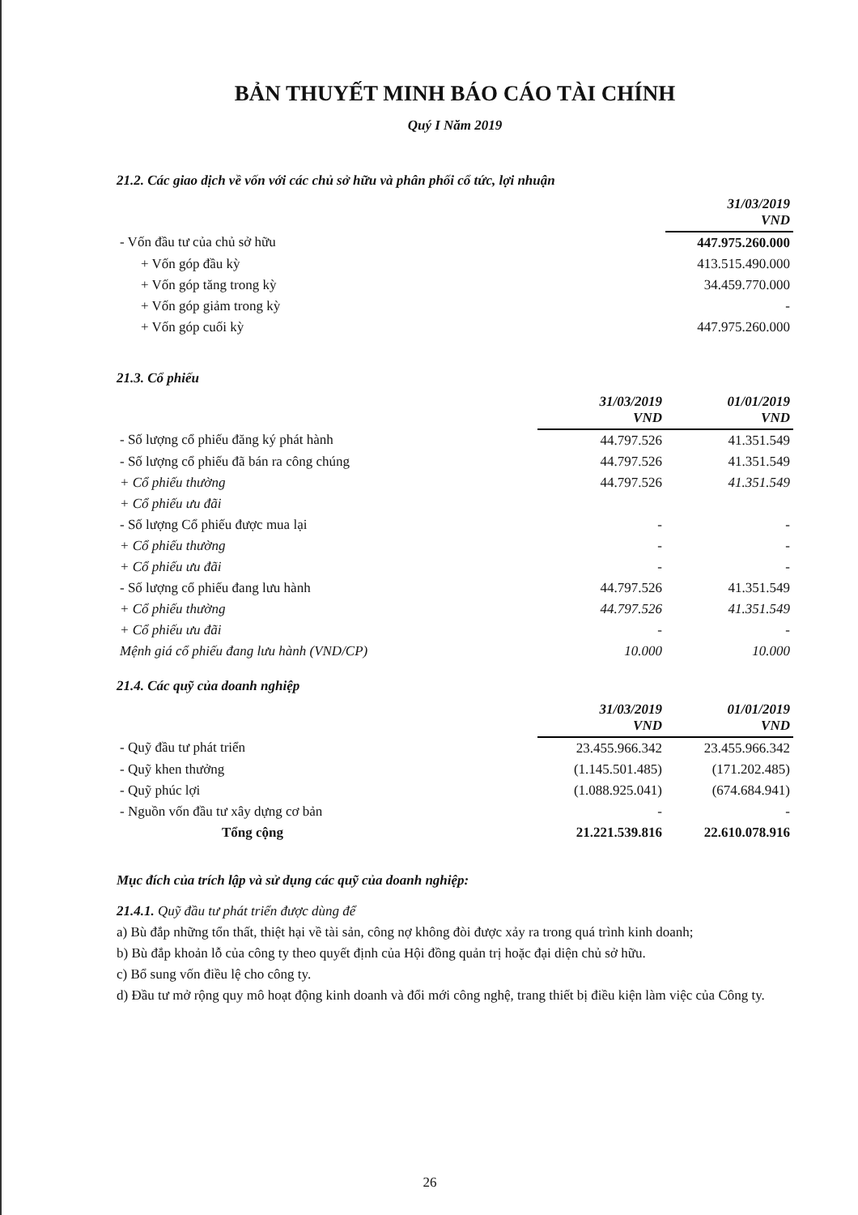BẢN THUYẾT MINH BÁO CÁO TÀI CHÍNH
Quý I Năm 2019
21.2. Các giao dịch về vốn với các chủ sở hữu và phân phối cổ tức, lợi nhuận
| | 31/03/2019 VND |
| --- | --- |
| - Vốn đầu tư của chủ sở hữu | 447.975.260.000 |
| + Vốn góp đầu kỳ | 413.515.490.000 |
| + Vốn góp tăng trong kỳ | 34.459.770.000 |
| + Vốn góp giảm trong kỳ | - |
| + Vốn góp cuối kỳ | 447.975.260.000 |
21.3. Cổ phiếu
| | 31/03/2019 VND | 01/01/2019 VND |
| --- | --- | --- |
| - Số lượng cổ phiếu đăng ký phát hành | 44.797.526 | 41.351.549 |
| - Số lượng cổ phiếu đã bán ra công chúng | 44.797.526 | 41.351.549 |
| + Cổ phiếu thường | 44.797.526 | 41.351.549 |
| + Cổ phiếu ưu đãi | | |
| - Số lượng Cổ phiếu được mua lại | - | - |
| + Cổ phiếu thường | - | - |
| + Cổ phiếu ưu đãi | - | - |
| - Số lượng cổ phiếu đang lưu hành | 44.797.526 | 41.351.549 |
| + Cổ phiếu thường | 44.797.526 | 41.351.549 |
| + Cổ phiếu ưu đãi | - | - |
| Mệnh giá cổ phiếu đang lưu hành (VND/CP) | 10.000 | 10.000 |
21.4. Các quỹ của doanh nghiệp
| | 31/03/2019 VND | 01/01/2019 VND |
| --- | --- | --- |
| - Quỹ đầu tư phát triển | 23.455.966.342 | 23.455.966.342 |
| - Quỹ khen thưởng | (1.145.501.485) | (171.202.485) |
| - Quỹ phúc lợi | (1.088.925.041) | (674.684.941) |
| - Nguồn vốn đầu tư xây dựng cơ bản | - | - |
| Tổng cộng | 21.221.539.816 | 22.610.078.916 |
Mục đích của trích lập và sử dụng các quỹ của doanh nghiệp:
21.4.1. Quỹ đầu tư phát triển được dùng để
a) Bù đắp những tổn thất, thiệt hại về tài sản, công nợ không đòi được xảy ra trong quá trình kinh doanh;
b) Bù đắp khoản lỗ của công ty theo quyết định của Hội đồng quản trị hoặc đại diện chủ sở hữu.
c) Bổ sung vốn điều lệ cho công ty.
d) Đầu tư mở rộng quy mô hoạt động kinh doanh và đổi mới công nghệ, trang thiết bị điều kiện làm việc của Công ty.
26